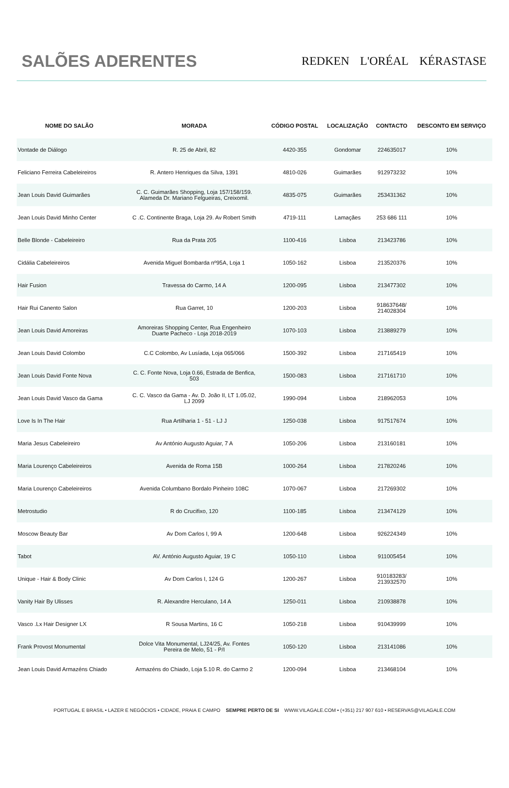SALÕES ADERENTES
REDKEN L'ORÉAL KÉRASTASE
| NOME DO SALÃO | MORADA | CÓDIGO POSTAL | LOCALIZAÇÃO | CONTACTO | DESCONTO EM SERVIÇO |
| --- | --- | --- | --- | --- | --- |
| Vontade de Diálogo | R. 25 de Abril, 82 | 4420-355 | Gondomar | 224635017 | 10% |
| Feliciano Ferreira Cabeleireiros | R. Antero Henriques da Silva, 1391 | 4810-026 | Guimarães | 912973232 | 10% |
| Jean Louis David Guimarães | C. C. Guimarães Shopping, Loja 157/158/159. Alameda Dr. Mariano Felgueiras, Creixomil. | 4835-075 | Guimarães | 253431362 | 10% |
| Jean Louis David Minho Center | C .C. Continente Braga, Loja 29. Av Robert Smith | 4719-111 | Lamaçães | 253 686 111 | 10% |
| Belle Blonde - Cabeleireiro | Rua da Prata 205 | 1100-416 | Lisboa | 213423786 | 10% |
| Cidália Cabeleireiros | Avenida Miguel Bombarda nº95A, Loja 1 | 1050-162 | Lisboa | 213520376 | 10% |
| Hair Fusion | Travessa do Carmo, 14 A | 1200-095 | Lisboa | 213477302 | 10% |
| Hair Rui Canento Salon | Rua Garret, 10 | 1200-203 | Lisboa | 918637648/ 214028304 | 10% |
| Jean Louis David Amoreiras | Amoreiras Shopping Center, Rua Engenheiro Duarte Pacheco - Loja 2018-2019 | 1070-103 | Lisboa | 213889279 | 10% |
| Jean Louis David Colombo | C.C Colombo, Av Lusíada, Loja 065/066 | 1500-392 | Lisboa | 217165419 | 10% |
| Jean Louis David Fonte Nova | C. C. Fonte Nova, Loja 0.66, Estrada de Benfica, 503 | 1500-083 | Lisboa | 217161710 | 10% |
| Jean Louis David Vasco da Gama | C. C. Vasco da Gama - Av. D. João II, LT 1.05.02, LJ 2099 | 1990-094 | Lisboa | 218962053 | 10% |
| Love Is In The Hair | Rua Artilharia 1 - 51 - LJ J | 1250-038 | Lisboa | 917517674 | 10% |
| Maria Jesus Cabeleireiro | Av António Augusto Aguiar, 7 A | 1050-206 | Lisboa | 213160181 | 10% |
| Maria Lourenço Cabeleireiros | Avenida de Roma 15B | 1000-264 | Lisboa | 217820246 | 10% |
| Maria Lourenço Cabeleireiros | Avenida Columbano Bordalo Pinheiro 108C | 1070-067 | Lisboa | 217269302 | 10% |
| Metrostudio | R do Crucifixo, 120 | 1100-185 | Lisboa | 213474129 | 10% |
| Moscow Beauty Bar | Av Dom Carlos I, 99 A | 1200-648 | Lisboa | 926224349 | 10% |
| Tabot | AV. António Augusto Aguiar, 19 C | 1050-110 | Lisboa | 911005454 | 10% |
| Unique - Hair & Body Clinic | Av Dom Carlos I, 124 G | 1200-267 | Lisboa | 910183283/ 213932570 | 10% |
| Vanity Hair By Ulisses | R. Alexandre Herculano, 14 A | 1250-011 | Lisboa | 210938878 | 10% |
| Vasco .Lx Hair Designer LX | R Sousa Martins, 16 C | 1050-218 | Lisboa | 910439999 | 10% |
| Frank Provost Monumental | Dolce Vita Monumental, LJ24/25, Av. Fontes Pereira de Melo, 51 - P/I | 1050-120 | Lisboa | 213141086 | 10% |
| Jean Louis David Armazéns Chiado | Armazéns do Chiado, Loja 5.10 R. do Carmo 2 | 1200-094 | Lisboa | 213468104 | 10% |
PORTUGAL E BRASIL • LAZER E NEGÓCIOS • CIDADE, PRAIA E CAMPO SEMPRE PERTO DE SI WWW.VILAGALE.COM • (+351) 217 907 610 • RESERVAS@VILAGALE.COM